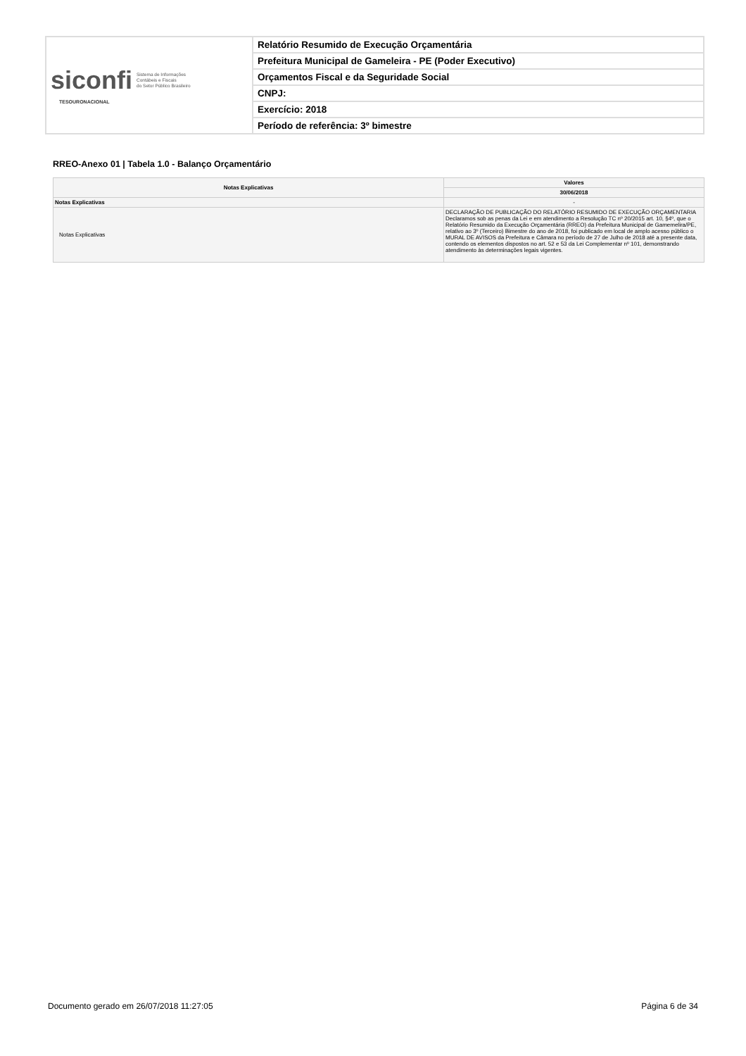| siconfi Sistema de Informações Contábeis e Fiscais do Setor Público Brasileiro TESOURONACIONAL | Relatório Resumido de Execução Orçamentária |
| | Prefeitura Municipal de Gameleira - PE (Poder Executivo) |
| | Orçamentos Fiscal e da Seguridade Social |
| | CNPJ: |
| | Exercício: 2018 |
| | Período de referência: 3º bimestre |
RREO-Anexo 01 | Tabela 1.0 - Balanço Orçamentário
| Notas Explicativas | Valores |
| --- | --- |
| | 30/06/2018 |
| Notas Explicativas | - |
| Notas Explicativas | DECLARAÇÃO DE PUBLICAÇÃO DO RELATÓRIO RESUMIDO DE EXECUÇÃO ORÇAMENTARIA Declaramos sob as penas da Lei e em atendimento a Resolução TC nº 20/2015 art. 10, §4º, que o Relatório Resumido da Execução Orçamentária (RREO) da Prefeitura Municipal de Gamemelira/PE, relativo ao 3º (Terceiro) Bimestre do ano de 2018, foi publicado em local de amplo acesso público o MURAL DE AVISOS da Prefeitura e Câmara no período de 27 de Julho de 2018 até a presente data, contendo os elementos dispostos no art. 52 e 53 da Lei Complementar nº 101, demonstrando atendimento às determinações legais vigentes. |
Documento gerado em 26/07/2018 11:27:05 Página 6 de 34